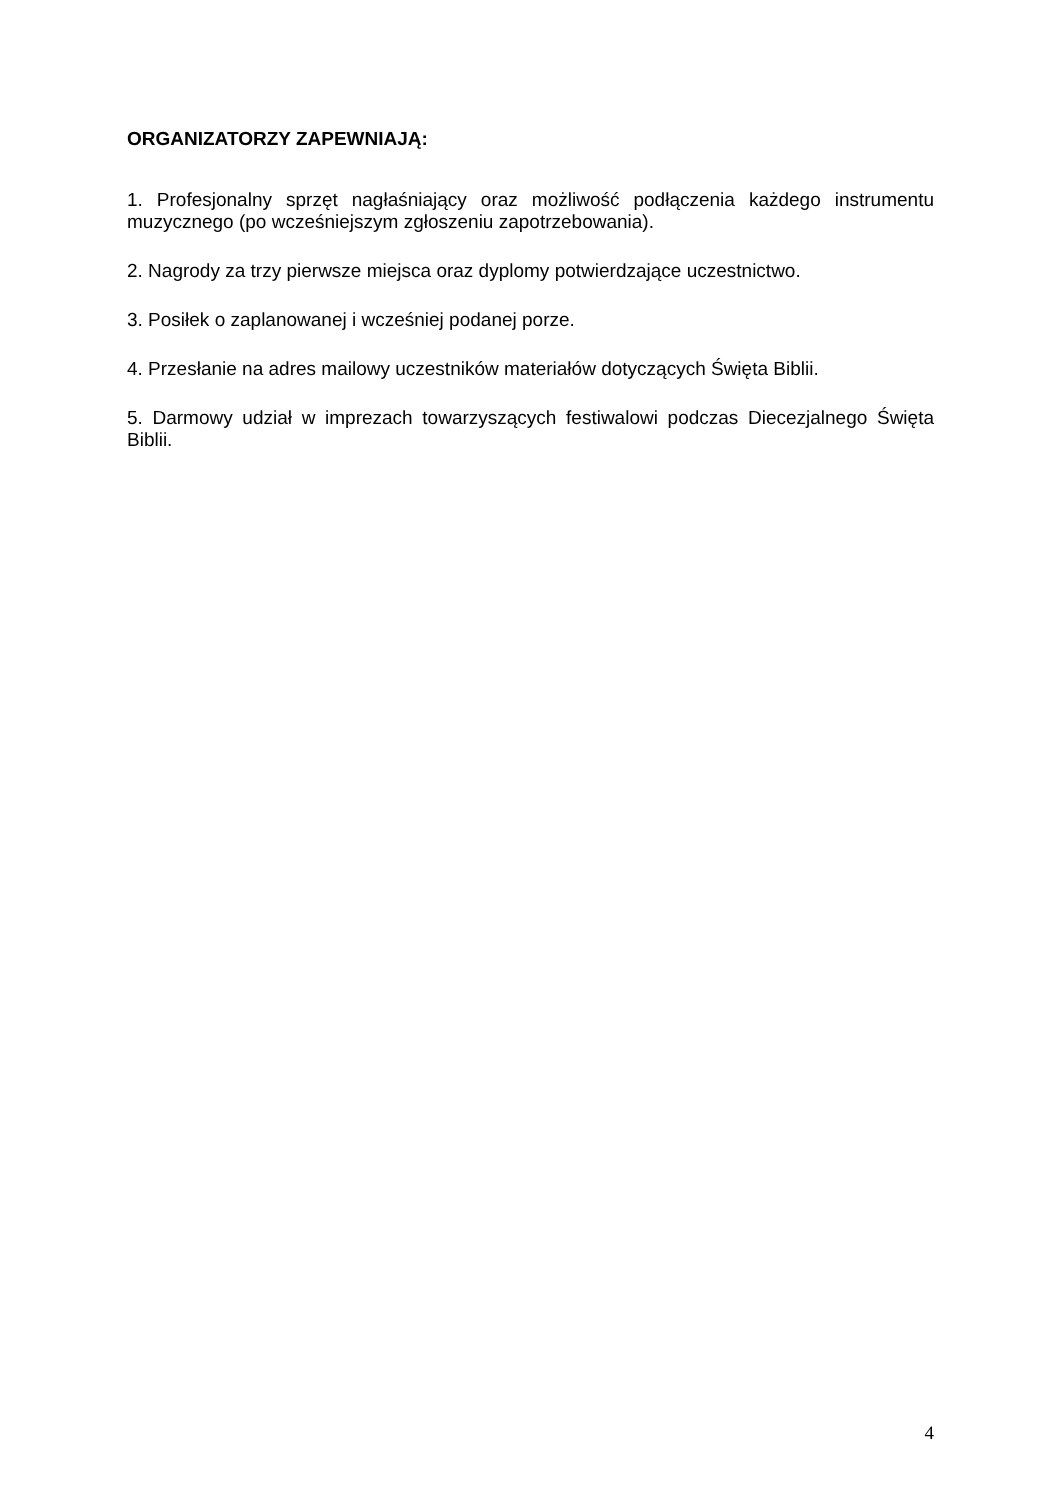ORGANIZATORZY ZAPEWNIAJĄ:
1. Profesjonalny sprzęt nagłaśniający oraz możliwość podłączenia każdego instrumentu muzycznego (po wcześniejszym zgłoszeniu zapotrzebowania).
2. Nagrody za trzy pierwsze miejsca oraz dyplomy potwierdzające uczestnictwo.
3. Posiłek o zaplanowanej i wcześniej podanej porze.
4. Przesłanie na adres mailowy uczestników materiałów dotyczących Święta Biblii.
5. Darmowy udział w imprezach towarzyszących festiwalowi podczas Diecezjalnego Święta Biblii.
4